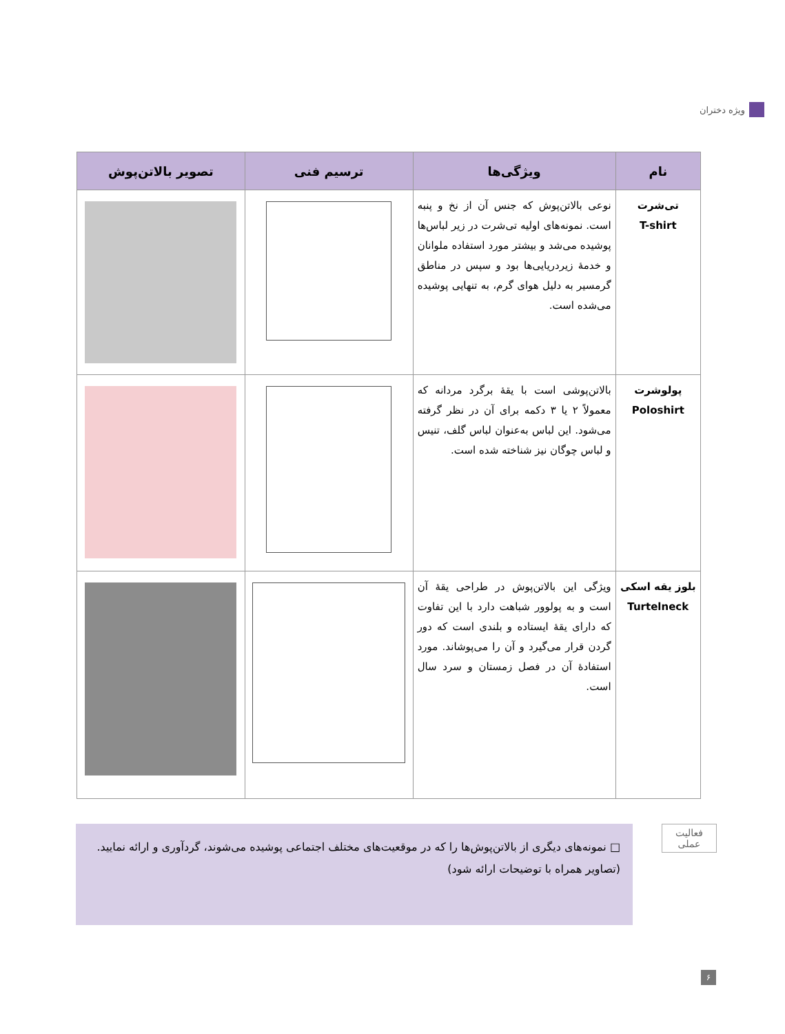ویژه دختران
| نام | ویژگی‌ها | ترسیم فنی | تصویر بالاتن‌پوش |
| --- | --- | --- | --- |
| تی‌شرت T-shirt | نوعی بالاتن‌پوش که جنس آن از نخ و پنبه است. نمونه‌های اولیه تی‌شرت در زیر لباس‌ها پوشیده می‌شد و بیشتر مورد استفاده ملوانان و خدمهٔ زیردریایی‌ها بود و سپس در مناطق گرمسیر به دلیل هوای گرم، به تنهایی پوشیده می‌شده است. | | |
| پولوشرت Poloshirt | بالاتن‌پوشی است با یقهٔ برگرد مردانه که معمولاً ۲ یا ۳ دکمه برای آن در نظر گرفته می‌شود. این لباس به‌عنوان لباس گلف، تنیس و لباس چوگان نیز شناخته شده است. | | |
| بلوز یقه اسکی Turtelneck | ویژگی این بالاتن‌پوش در طراحی یقهٔ آن است و به پولوور شباهت دارد با این تفاوت که دارای یقهٔ ایستاده و بلندی است که دور گردن قرار می‌گیرد و آن را می‌پوشاند. مورد استفادهٔ آن در فصل زمستان و سرد سال است. | | |
فعالیت
عملی
□ نمونه‌های دیگری از بالاتن‌پوش‌ها را که در موقعیت‌های مختلف اجتماعی پوشیده می‌شوند، گردآوری و ارائه نمایید.
(تصاویر همراه با توضیحات ارائه شود)
۶